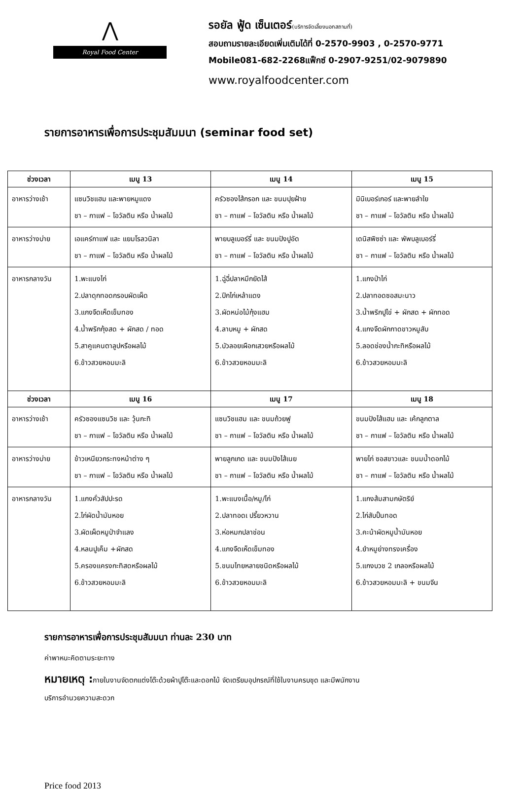⋀
Royal Food Center
รอยัล ฟู้ด เซ็นเตอร์(บริการจัดเลี้ยงนอกสถานที่)
สอบถามรายละเอียดเพิ่มเติมได้ที่ 0-2570-9903 , 0-2570-9771
Mobile081-682-2268แฟ็กซ์ 0-2907-9251/02-9079890
www.royalfoodcenter.com
รายการอาหารเพื่อการประชุมสัมมนา (seminar food set)
| ช่วงเวลา | เมนู 13 | เมนู 14 | เมนู 15 |
| --- | --- | --- | --- |
| อาหารว่างเช้า | แซนวิชแฮม และพายหมูแดง ชา – กาแฟ – โอวัลติน หรือ น้ำผลไม้ | ครัวซองไส้กรอก และ ขนมปุยฝ้าย ชา – กาแฟ – โอวัลติน หรือ น้ำผลไม้ | มินิเบอร์เกอร์ และพายลำใย ชา – กาแฟ – โอวัลติน หรือ น้ำผลไม้ |
| อาหารว่างบ่าย | เอแคร์กาแฟ และ แยมโรลวนิลา ชา – กาแฟ – โอวัลติน หรือ น้ำผลไม้ | พายบลูเบอร์รี่ และ ขนมปังปูอัด ชา – กาแฟ – โอวัลติน หรือ น้ำผลไม้ | เดนิสพิซซ่า และ พัพบลูเบอร์รี่ ชา – กาแฟ – โอวัลติน หรือ น้ำผลไม้ |
| อาหารกลางวัน | 1.พะแนงไก่ 2.ปลาดุกทอดกรอบผัดเผ็ด 3.แกงจืดเห็ดเข็มทอง 4.น้ำพริกกุ้งสด + ผักสด / ทอด 5.สาคูแคนตาลูปหรือผลไม้ 6.ข้าวสวยหอมมะลิ | 1.ฉู่ฉี่ปลาหมึกยัดไส้ 2.ปีกไก่เหล้าแดง 3.ผัดหน่อไม้กุ้งแฮม 4.ลาบหมู + ผักสด 5.บัวลอยเผือกเสวยหรือผลไม้ 6.ข้าวสวยหอมมะลิ | 1.แกงป่าไก่ 2.ปลาทอดซอสมะนาว 3.น้ำพริกปูไข่ + ผักสด + ผักทอด 4.แกงจืดผักกาดขาวหมูสับ 5.ลอดช่องน้ำกะทิหรือผลไม้ 6.ข้าวสวยหอมมะลิ |
| ช่วงเวลา | เมนู 16 | เมนู 17 | เมนู 18 |
| อาหารว่างเช้า | ครัวซองแซนวิช และ วุ้นกะทิ ชา – กาแฟ – โอวัลติน หรือ น้ำผลไม้ | แซนวิชแฮม และ ขนมถ้วยฟู ชา – กาแฟ – โอวัลติน หรือ น้ำผลไม้ | ขนมปังไส้แฮม และ เค้กลูกตาล ชา – กาแฟ – โอวัลติน หรือ น้ำผลไม้ |
| อาหารว่างบ่าย | ข้าวเหนียวกระทงหน้าต่าง ๆ ชา – กาแฟ – โอวัลติน หรือ น้ำผลไม้ | พายลูกเกด และ ขนมปังไส้เนย ชา – กาแฟ – โอวัลติน หรือ น้ำผลไม้ | พายไก่ ซอสขาวและ ขนมน้ำดอกไม้ ชา – กาแฟ – โอวัลติน หรือ น้ำผลไม้ |
| อาหารกลางวัน | 1.แกงคั่วสัปปะรด 2.ไก่ผัดน้ำมันหอย 3.ผัดเผ็ดหมูป่าจำแลง 4.หลนปูเค็ม +ผักสด 5.ครองแครงกะทิสดหรือผลไม้ 6.ข้าวสวยหอมมะลิ | 1.พะแนงเนื้อ/หมู/ไก่ 2.ปลาทอดเ ปรี้ยวหวาน 3.ห่อหมกปลาช่อน 4.แกงจืดเห็ดเข็มทอง 5.ขนมไทยหลายชนิดหรือผลไม้ 6.ข้าวสวยหอมมะลิ | 1.แกงส้มสามกษัตริย์ 2.ไก่สับปั้นทอด 3.คะน้าผัดหมูน้ำมันหอย 4.ยำหมูย่างทรงเครื่อง 5.แกงบวช 2 เกลอหรือผลไม้ 6.ข้าวสวยหอมมะลิ + ขนมจีน |
รายการอาหารเพื่อการประชุมสัมมนา ท่านละ 230 บาท
ค่าพาหนะคิดตามระยะทาง
หมายเหตุ : ภายในงานจัดตกแต่งโต๊ะด้วยผ้าปูโต๊ะและดอกไม้ จัดเตรียมอุปกรณ์ที่ใช้ในงานครบชุด และมีพนักงาน
บริการอำนวยความสะดวก
Price food 2013